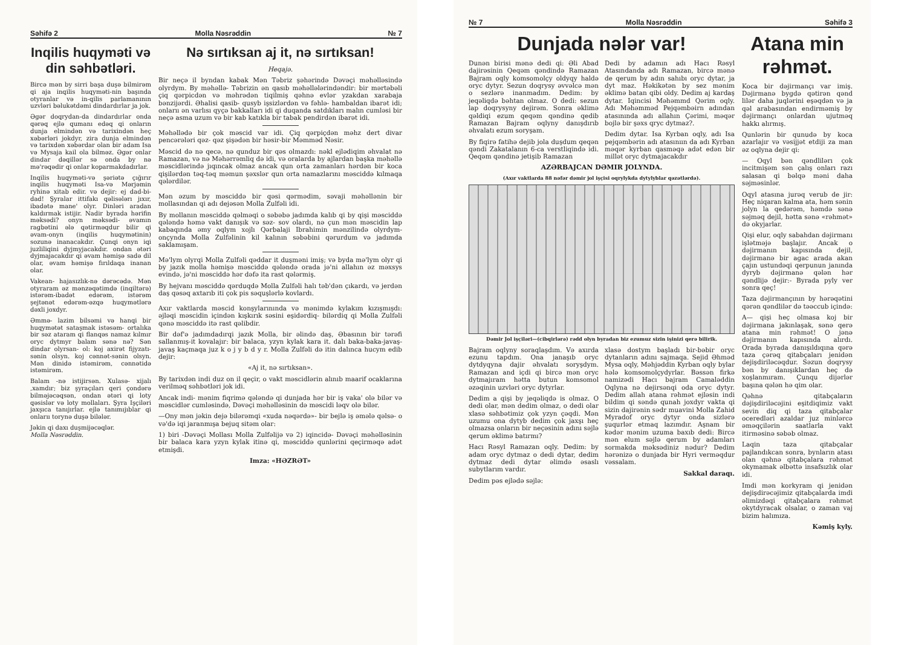Səhifə 2 Molla Nəsrəddin № 7
Inqilis huqyməti və din səhbətləri.
Bircə mən by sirri başa duşə bilmirəm qi aja inqilis huqyməti-nin başında otyranlar və in-qilis parlamanının uzvləri bəlukətdəmi dindardırlar ja jok.
Əgər doqrydan-da dindardırlar onda qərəq ejlə qumanı edəq qi onların dunja elmindən və tarixindən heç xəbərləri jokdyr, zira dunja elmindən və tarixdən xəbərdar olan bir adam Isa və Mysaja kail ola bilməz. Əgər onlar dindar dəqillər sə onda by nə mə'rəqədir qi onlar koparmakdadırlar.
Inqilis huqyməti-və şəriətə çığırır inqilis huqyməti Isa-və Mərjəmin ryhinə xitab edir. və dejir: ej dad-bi-dad! Şyralar ittifakı qəlisələrı jıxır, ibadətə mane' olyr. Dinləri aradan kaldırmak istijir. Nadir byrada hərifin məksədi? onyn məksədi- əvamın ragbətini ələ qətirməqdur bilir qi əvam-onyn (inqilis huqymətinin) sozunə inanacakdır. Çunqi onyn iqi juzliliqini dyjmyjacakdır. ondan ətəri dyjmajacakdır qi əvam həmişə sadə dil olar, əvam həmişə fırıldaqa inanan olar.
Vakean- hajasızlık-nə dərəcədə. Mən otyraram əz mənzəqətimdə (inqiltərə) istərəm-ibadət edərəm, istərəm şejtənət edərəm-əzqə huqymətlərə dəxli joxdyr.
Əmmə- lazim bilsəmi və hanqi bir huqymətət sataşmak istəsəm- ortalıka bir səz ataram qi flanqəs namaz kılmır oryc dytmyr balam sənə nə? Sən dindar olyrsan- ol: koj axirət fijyzatı- sənin olsyn. koj cənnət-sənin olsyn. Mən dinidə istəmirəm, cənnətidə istəmirəm.
Balam -nə istijirsən. Xulasə- xijalı ,xamdır; biz şyraçıları qeri çondərə bilməjəcəqsən, ondan ətəri qi loty qəsislər və loty mollaları. Şyra Işçiləri jaxşıca tanıjırlar. ejlə tanımıjıblar qi onlarıı torynə duşə bilələr.
Jəkin qi daxı duşmijəcəqlər.
Molla Nəsrəddin.
Nə sırtıksan aj it, nə sırtıksan!
Heqajə.
Bir neçə il byndan kabak Mən Təbriz şəhərində Dəvəçi məhəlləsində olyrdym. By məhəllə- Təbrizin ən qasıb məhəllələrindəndir: bir mərtəbəli çiq qərpicdən və məhrədən tiqilmiş qəhnə evlər yzakdan xarabaja bənzijərdi. Əhalisi qasib- qusyb işsizlərdən və fəhlə- hambaldan ibarət idi; onlarıı ən varlısı qyçə bakkalları idi qi duqanda satdıkları malın cumləsi bir neçə asma uzum və bir kab katıkla bir tabak pendirdən ibarət idi.
Məhəllədə bir çok məscid var idi. Çiq qərpiçdən məhz dert divar pencərələri qəz- qəz şişədən bir həsir-bir Məmməd Nəsir.
Məscid də nə qecə, nə qunduz bir qəs olmazdı: nəkl ejlədiqim əhvalat nə Ramazan, və nə Məhərrəmliq də idi, və oralarda by ajlardan başka məhəllə məscidlərində jıqıncak olmaz ancak qun orta zamanları hərdən bir koca qişilərdən təq-təq məmun şəxslər qun orta namazlarını məsciddə kılmaqa qələrdilər.
Mən əzum by məsciddə bir qəsi qərmədim, səvaji məhəllənin bir mollasından qi adı dejəsən Molla Zulfəli idi.
By mollanın məsciddə qəlməqi o səbəbə jadımda kalıb qi by qişi məsciddə qələndə həmə vakt danışık və səz- sov olardı, nə çun mən məscidin lap kabaqında əmy oqlym xojlı Qərbalaji Ibrahimin mənzilində olyrdym- onçynda Molla Zulfəlinin kil kalının səbəbini qərurdum və jadımda saklamışam.
Mə'lym olyrqi Molla Zulfəli qəddar it duşməni imiş; və byda mə'lym olyr qi by jazık molla həmişə məsciddə qələndə orada jə'ni allahın əz məxsys evində, jə'ni məsciddə hər dəfə ita rast qələrmiş.
By hejvanı məsciddə qərduqdə Molla Zulfəli halı təb'dən çıkardı, və jerdən daş qəsəq axtarıb iti çok pis səquşlərlə kovlardı.
Axır vaktlarda məscid konşylarınında və mənimdə kylakım kızışmışdı: əjləqi məscidin içindən kışkırık səsini eşidərdiq- bilərdiq qi Molla Zulfəli qənə məsciddə itə rast qəlibdir.
Bir dəf'ə jadımdadırqi jazık Molla, bir əlində daş, Əbasının bir tərəfi sallanmış-it kovalajır: bir balaca, yzyn kylak kara it. dalı baka-baka-javaş-javaş kaçmaqa juz k o j y b d y r. Molla Zulfəli də itin dalınca hucym edib dejir:
«Aj it, nə sırtıksan».
By tarixdən indi duz on il qeçir, o vakt məscidlərin alınıb maarif ocaklarına verilməq səhbətləri jok idi.
Ancak indi- mənim fiqrimə qələndə qi dunjada hər bir iş vaka' olə bilər və məscidlər cumləsində, Dəvəçi məhəlləsinin də məscidi ləqv olə bilər.
—Ony mən jəkin dejə bilərəmqi «xuda nəqərdə»- bir bejlə iş əmələ qəlsə- o və'də iqi jaranmışa bejuq sitəm olar:
1) biri -Dəvəçi Mollası Molla Zulfəlijə və 2) iqincidə- Dəvəçi məhəlləsinin bir balaca kara yzyn kylak itinə qi, məsciddə qunlərini qeçirməqə adət etmişdi.
Imza: «HƏZRƏT»
№ 7 Molla Nəsrəddin Səhifə 3
Dunjada nələr var!
Dunən birisi mənə dedi qi: Əli Abad dajirəsinin Qeqəm qəndində Ramazan Bajram oqly komsomolçy oldyqy haldə oryc dytyr. Sezun doqrysy əvvəlcə mən o sezlərə inanmadım. Dedim: by jeqəliqdə bəhtan olmaz. O dedi: sezun lap doqrysyny dejirəm. Sonra əklimə qəldiqi ezum qeqəm qəndinə qedib Ramazan Bajram oqlyny danışdırıb əhvalatı ezum soryşam.
By fiqirə fatihə dejib jola duşdum qeqən qəndi Zakatalanın 6-ca verstliqində idi. Qeqəm qəndinə jetişib Ramazan
Dedi by adamın adı Hacı Rəsyl Atasındanda adı Ramazan, bircə mənə de qerum by adın sahıbı oryc dytar, ja dyt maz. Həkikətən by sez mənim əklimə batan qibi oldy. Dedim aj kardaş dytar. Iqincisi Məhəmmd Qərim oqly. Adı Məhəmməd Pejqəmbəirn adından atasınında adı allahın Çərimi, məqər bojlə bir şəxs qryc dytmaz?.
Dedim dytar. Isa Kyrban oqly, adı Isa pejqəmbərin adı atasınıın da adı Kyrban məqər kyrban qasməqə adət edən bir millət oryc dytmajacakdır
AZƏRBAJCAN DƏMIR JOLYNDA.
(Axır vaktlarda 88 nəfər dəmir jol işçisi oqrylykda dytylyblar qəzətlərdə).
Dəmir Jol işçiləri—(cibqirlərə) rədd olyn byradan biz ezumuz sizin işinizi qerə bilirik.
Bajram oqlyny soraqlaşdım. Və axırda ezunu tapdım. Ona janaşıb oryc dytdyqyna dajir əhvalatı soryşdym. Ramazan and içdi qi bircə mən oryc dytmajıram hətta butun komsomol əzəqinin uzvləri oryc dytyrlar.
Dedim a qişi by jeqəliqdə is olmaz. O dedi olar, mən dedim olmaz, o dedi olar xlasə səhbətimiz çok yzyn çəqdi. Mən uzumu ona dytyb dedim çok jaxşı heç olmazsa onların bir neçəsinin adını səjlə qerum əklimə batırmı?
Hacı Rəsyl Ramazan oqly. Dedim: by adam oryc dytmaz o dedi dytar, dedim dytmaz dedi dytar əlimdə əsaslı subytlarım vardır.
Dedim pəs ejlədə səjlə:
xlasə dostym başladı bir-bəbir oryc dytanların adını sajmaqa. Sejid Əhməd Mysa oqly, Məhjəddin Kyrban oqly bylar hələ komsomolçydyrlar. Bəssən firkə namizədi Hacı bajram Camaləddin Oqlyna nə dejirsənqi oda oryc dytyr. Dedim allah atana rəhmət ejləsin indi bildim qi səndə qunah joxdyr vakta qi sizin dajirənin sədr muavini Molla Zahid Myradof oryc dytyr onda sizlərə şuqurlər etmaq lazımdır. Aşnam bir kədər mənim uzuma baxıb dedi: Bircə mən elum səjlə qerum by adamları sormakda məksədiniz nədur? Dedim hərənizə o dunjada bir Hyri verməqdur vəssalam.
Sakkal daraqı.
Atana min rəhmət.
Koca bir dəjirmançı var imiş. Dəjirmanə bygdə qətirən qənd lilər daha juqlərini eşəqdən və ja qəl arabasından endirməmiş by dəjirmançı onlardan ujutməq hakkı alırmış.
Qunlərin bir qunudə by koca azarlajır və vəsijjət etdiji za man əz oqlyna dejir qi:
— Oqyl bən qəndlilərı çok incitmişəm sən çalış onları razı salasan qi bəlqə məni daha səjməsinlər.
Oqyl atasına jurəq verub de jir: Heç niqaran kalma ata, həm sənin jolyn la qedərəm, həmdə sənə səjməq dejil, hətta sənə «rəhmət» də okyjarlar.
Qişi elur, oqly sabahdan dəjirmanı işlətməjə başlajır. Ancak o dəjirmanın kapısında dejil, dəjirmanə bir agac arada akan çajın ustundəqi qerpunun janında dyryb dəjirmanə qələn hər qəndlijə dejir:- Byrada pyly ver sonra qeç!
Taza dəjirmançının by hərəqətini qərən qəndlilər də təəccub içində:
A— qişi heç olmasa koj bir dəjirmana jakınlaşak, sənə qerə atana min rəhmət! O jənə dəjirmanın kapısında alırdı. Orada byrada danışıldıqına qərə taza çərəq qitabçaları jenidən dejişdiriləcəqdur. Səzun doqrysy bən by danışıklardan heç də xoşlanmıram. Çunqu dijərlər başına qələn hə qim olar.
Qəhnə qitabçaların dəjişdiriləcəjini eşitdiqimiz vakt sevin diq qi taza qitabçalar oceredləri azaldar juz minlərcə əməqçilərin saatlarla vakt itirməsinə səbəb olmaz.
Laqin taza qitabçalar pajlandıkcan sonra, bynların atası olan qəhnə qitabçalara rəhmət okymamak əlbəttə insafsızlık olar idi.
Imdi mən korkyram qi jenidən dejişdirəcəjimiz qitabçalarda imdi əlimizdəqi qitabçalara rəhmət okytdyracak olsalar, o zaman vaj bizim halımıza.
Kəmiş kyly.